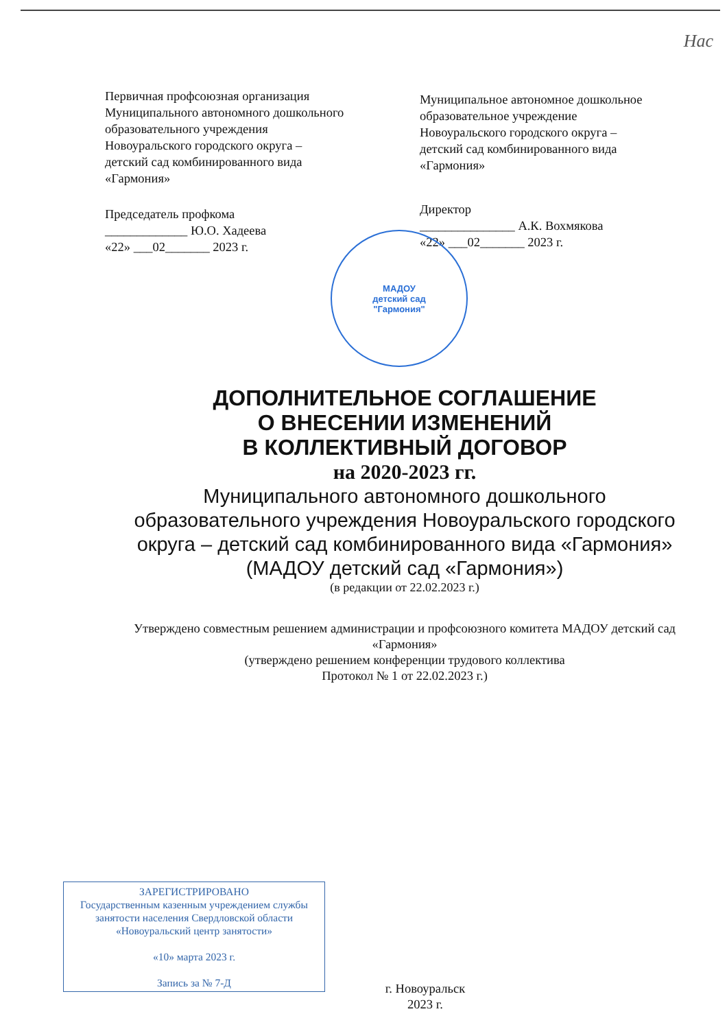Нас
Первичная профсоюзная организация
Муниципального автономного дошкольного образовательного учреждения
Новоуральского городского округа –
детский сад комбинированного вида
«Гармония»
Председатель профкома
_____________ Ю.О. Хадеева
«22» ___02_______ 2023 г.
Муниципальное автономное дошкольное образовательное учреждение
Новоуральского городского округа –
детский сад комбинированного вида
«Гармония»
Директор
_______________ А.К. Вохмякова
«22» ___02_______ 2023 г.
МАДОУ
детский сад
"Гармония"
ДОПОЛНИТЕЛЬНОЕ СОГЛАШЕНИЕ
О ВНЕСЕНИИ ИЗМЕНЕНИЙ
В КОЛЛЕКТИВНЫЙ ДОГОВОР
на 2020-2023 гг.
Муниципального автономного дошкольного образовательного учреждения Новоуральского городского округа – детский сад комбинированного вида «Гармония» (МАДОУ детский сад «Гармония»)
(в редакции от 22.02.2023 г.)
Утверждено совместным решением администрации и профсоюзного комитета МАДОУ детский сад «Гармония»
(утверждено решением конференции трудового коллектива
Протокол № 1 от 22.02.2023 г.)
ЗАРЕГИСТРИРОВАНО
Государственным казенным учреждением службы занятости населения Свердловской области «Новоуральский центр занятости»
«10» марта 2023 г.
Запись за № 7-Д
г. Новоуральск
2023 г.